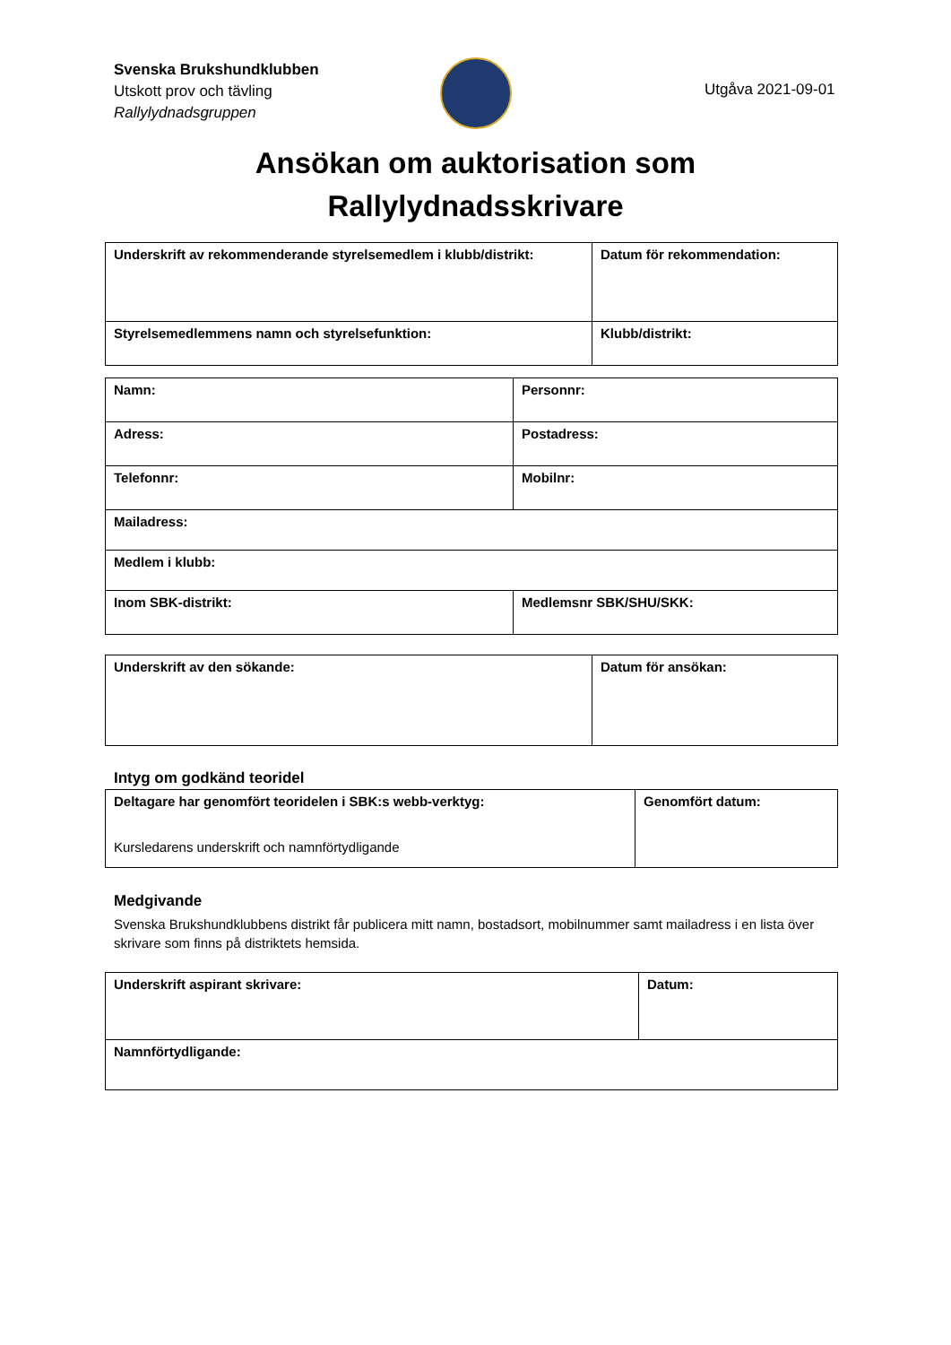Svenska Brukshundklubben
Utskott prov och tävling
Rallylydnadsgruppen
Utgåva 2021-09-01
Ansökan om auktorisation som
Rallylydnadsskrivare
| Underskrift av rekommenderande styrelsemedlem i klubb/distrikt: | Datum för rekommendation: |
| Styrelsemedlemmens namn och styrelsefunktion: | Klubb/distrikt: |
| Namn: | Personnr: |
| Adress: | Postadress: |
| Telefonnr: | Mobilnr: |
| Mailadress: | |
| Medlem i klubb: | |
| Inom SBK-distrikt: | Medlemsnr SBK/SHU/SKK: |
| Underskrift av den sökande: | Datum för ansökan: |
Intyg om godkänd teoridel
| Deltagare har genomfört teoridelen i SBK:s webb-verktyg: Kursledarens underskrift och namnförtydligande | Genomfört datum: |
Medgivande
Svenska Brukshundklubbens distrikt får publicera mitt namn, bostadsort, mobilnummer samt mailadress i en lista över skrivare som finns på distriktets hemsida.
| Underskrift aspirant skrivare: | Datum: |
| Namnförtydligande: | |